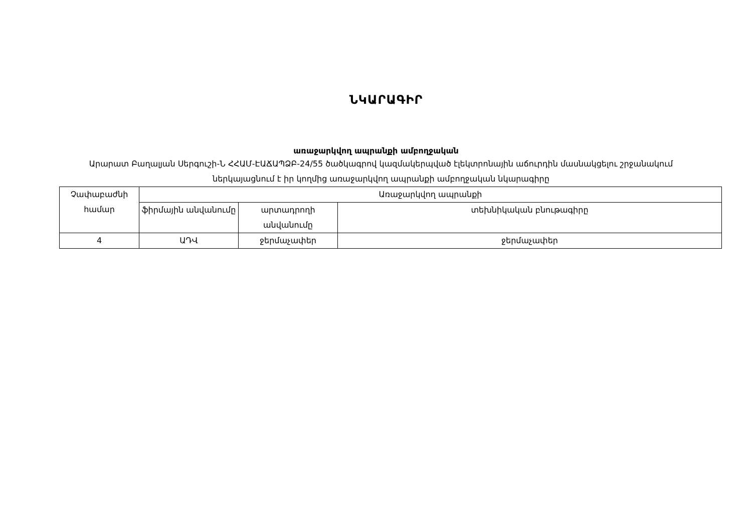ՆԿԱՐԱԳԻՐ
առաջարկվող ապրանքի ամբողջական
Արարատ Բաղալյան Սերգուշի-Ն ՀՀԱՄ-ԷԱՃԱՊՁԲ-24/55 ծածկագրով կազմակերպված էլեկտրոնային աճուրդին մասնակցելու շրջանակում ներկայացնում է իր կողմից առաջարկվող ապրանքի ամբողջական նկարագիրը
| Չափաբաժնի համար | Առաջարկվող ապրանքի | | |
| | ֆիրմային անվանումը | արտադրողի անվանումը | տեխնիկական բնութագիրը |
| 4 | ԱԴՎ | ջերմաչափեր | ջերմաչափեր |